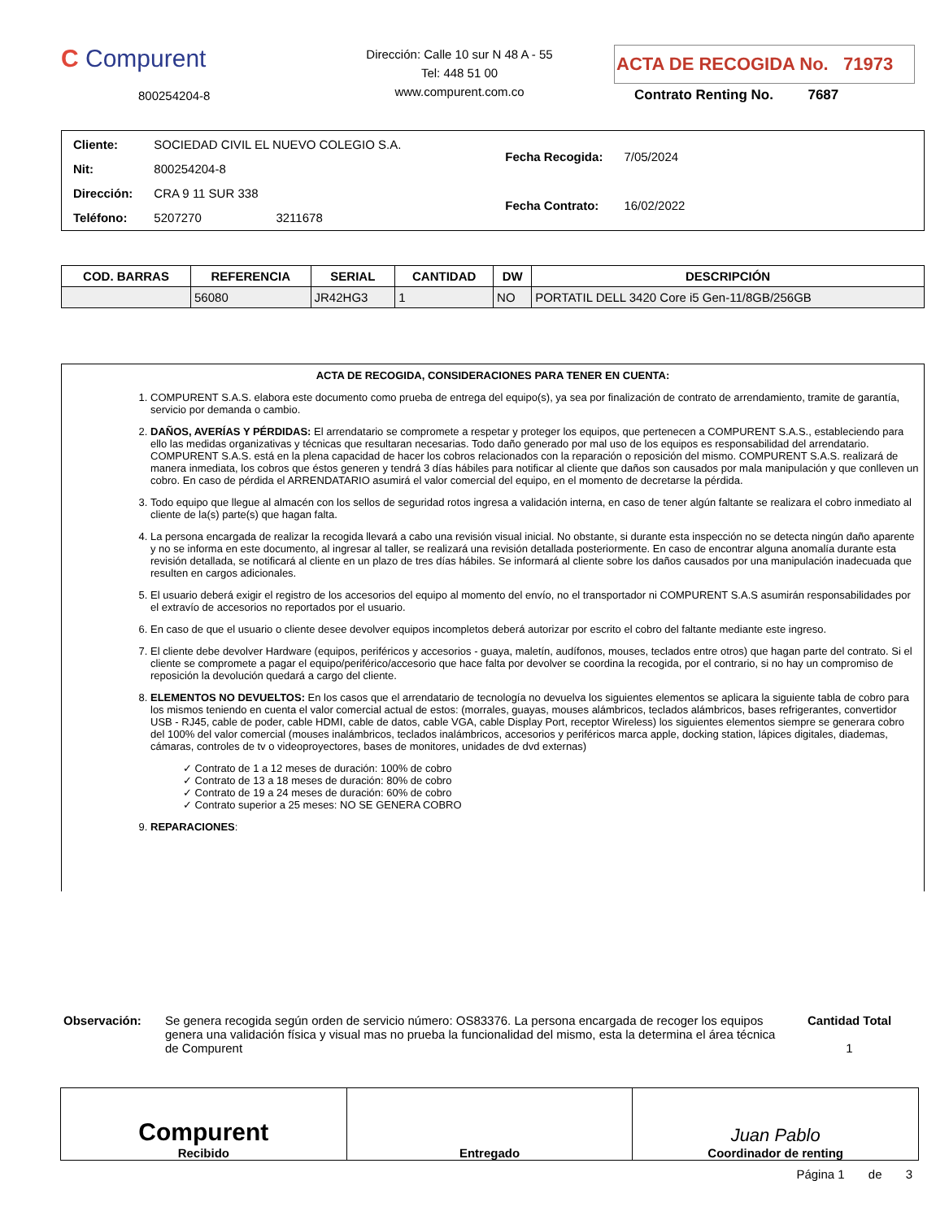C Compurent
800254204-8
Dirección: Calle 10 sur N 48 A - 55
Tel: 448 51 00
www.compurent.com.co
ACTA DE RECOGIDA No. 71973
Contrato Renting No. 7687
| Cliente: | SOCIEDAD CIVIL EL NUEVO COLEGIO S.A. |
| Nit: | 800254204-8 |
| Dirección: | CRA 9 11 SUR 338 |
| Teléfono: | 5207270 3211678 |
| Fecha Recogida: | 7/05/2024 |
| Fecha Contrato: | 16/02/2022 |
| COD. BARRAS | REFERENCIA | SERIAL | CANTIDAD | DW | DESCRIPCIÓN |
| --- | --- | --- | --- | --- | --- |
| | 56080 | JR42HG3 | 1 | NO | PORTATIL DELL 3420 Core i5 Gen-11/8GB/256GB |
ACTA DE RECOGIDA, CONSIDERACIONES PARA TENER EN CUENTA:
1. COMPURENT S.A.S. elabora este documento como prueba de entrega del equipo(s), ya sea por finalización de contrato de arrendamiento, tramite de garantía, servicio por demanda o cambio.
2. DAÑOS, AVERÍAS Y PÉRDIDAS: El arrendatario se compromete a respetar y proteger los equipos, que pertenecen a COMPURENT S.A.S., estableciendo para ello las medidas organizativas y técnicas que resultaran necesarias. Todo daño generado por mal uso de los equipos es responsabilidad del arrendatario. COMPURENT S.A.S. está en la plena capacidad de hacer los cobros relacionados con la reparación o reposición del mismo. COMPURENT S.A.S. realizará de manera inmediata, los cobros que éstos generen y tendrá 3 días hábiles para notificar al cliente que daños son causados por mala manipulación y que conlleven un cobro. En caso de pérdida el ARRENDATARIO asumirá el valor comercial del equipo, en el momento de decretarse la pérdida.
3. Todo equipo que llegue al almacén con los sellos de seguridad rotos ingresa a validación interna, en caso de tener algún faltante se realizara el cobro inmediato al cliente de la(s) parte(s) que hagan falta.
4. La persona encargada de realizar la recogida llevará a cabo una revisión visual inicial. No obstante, si durante esta inspección no se detecta ningún daño aparente y no se informa en este documento, al ingresar al taller, se realizará una revisión detallada posteriormente. En caso de encontrar alguna anomalía durante esta revisión detallada, se notificará al cliente en un plazo de tres días hábiles. Se informará al cliente sobre los daños causados por una manipulación inadecuada que resulten en cargos adicionales.
5. El usuario deberá exigir el registro de los accesorios del equipo al momento del envío, no el transportador ni COMPURENT S.A.S asumirán responsabilidades por el extravío de accesorios no reportados por el usuario.
6. En caso de que el usuario o cliente desee devolver equipos incompletos deberá autorizar por escrito el cobro del faltante mediante este ingreso.
7. El cliente debe devolver Hardware (equipos, periféricos y accesorios - guaya, maletín, audífonos, mouses, teclados entre otros) que hagan parte del contrato. Si el cliente se compromete a pagar el equipo/periférico/accesorio que hace falta por devolver se coordina la recogida, por el contrario, si no hay un compromiso de reposición la devolución quedará a cargo del cliente.
8. ELEMENTOS NO DEVUELTOS: En los casos que el arrendatario de tecnología no devuelva los siguientes elementos se aplicara la siguiente tabla de cobro para los mismos teniendo en cuenta el valor comercial actual de estos: (morrales, guayas, mouses alámbricos, teclados alámbricos, bases refrigerantes, convertidor USB - RJ45, cable de poder, cable HDMI, cable de datos, cable VGA, cable Display Port, receptor Wireless) los siguientes elementos siempre se generara cobro del 100% del valor comercial (mouses inalámbricos, teclados inalámbricos, accesorios y periféricos marca apple, docking station, lápices digitales, diademas, cámaras, controles de tv o videoproyectores, bases de monitores, unidades de dvd externas)
✓ Contrato de 1 a 12 meses de duración: 100% de cobro
✓ Contrato de 13 a 18 meses de duración: 80% de cobro
✓ Contrato de 19 a 24 meses de duración: 60% de cobro
✓ Contrato superior a 25 meses: NO SE GENERA COBRO
9. REPARACIONES:
Observación: Se genera recogida según orden de servicio número: OS83376. La persona encargada de recoger los equipos genera una validación física y visual mas no prueba la funcionalidad del mismo, esta la determina el área técnica de Compurent
Cantidad Total
1
Compurent
Recibido
Entregado
Juan Pablo
Coordinador de renting
Página 1 de 3